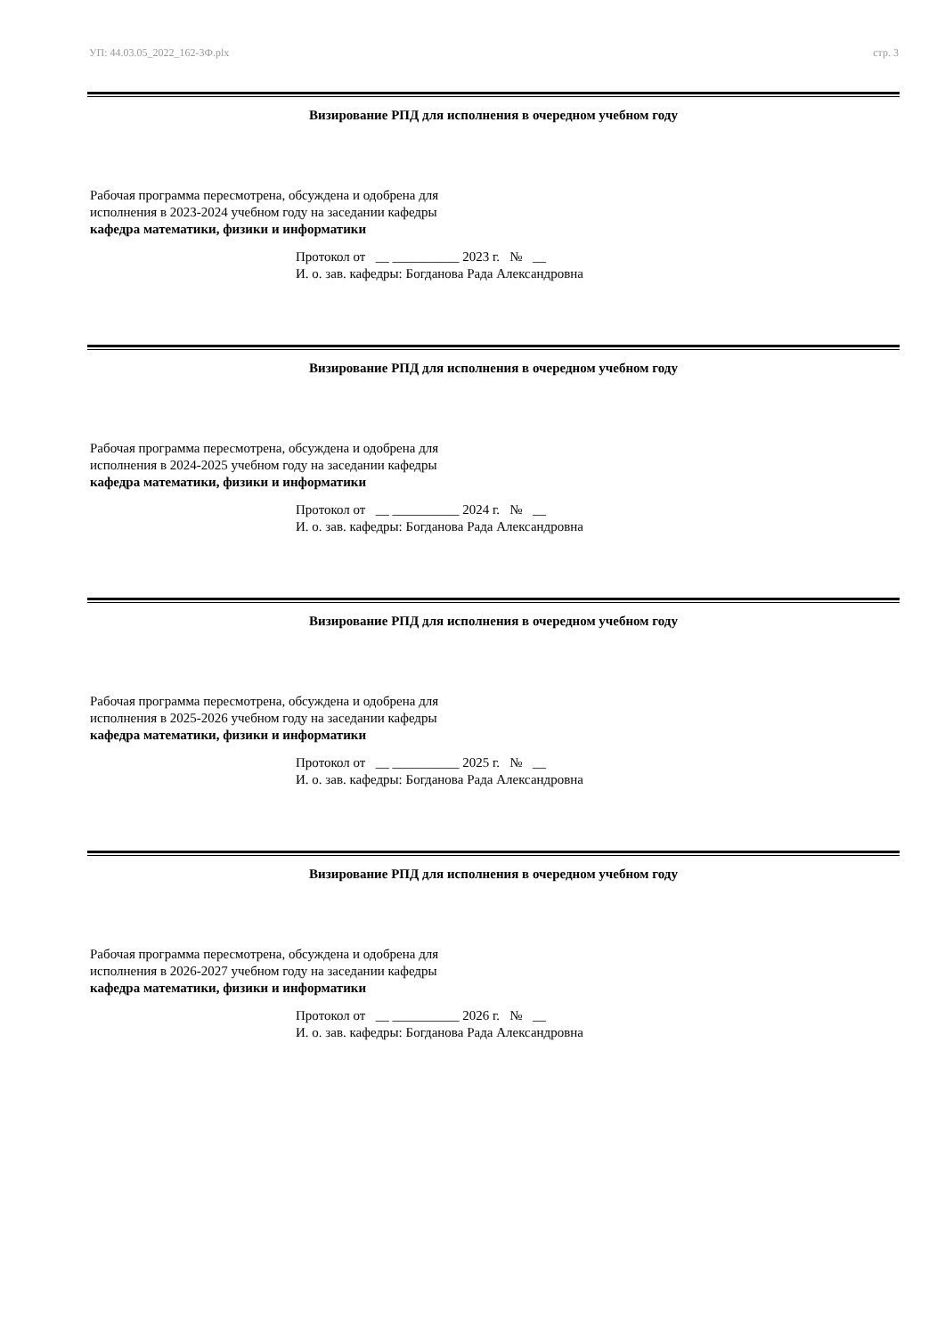УП: 44.03.05_2022_162-3Ф.plx стр. 3
Визирование РПД для исполнения в очередном учебном году
Рабочая программа пересмотрена, обсуждена и одобрена для
исполнения в 2023-2024 учебном году на заседании кафедры
кафедра математики, физики и информатики
Протокол от __ __________ 2023 г. № __
И. о. зав. кафедры: Богданова Рада Александровна
Визирование РПД для исполнения в очередном учебном году
Рабочая программа пересмотрена, обсуждена и одобрена для
исполнения в 2024-2025 учебном году на заседании кафедры
кафедра математики, физики и информатики
Протокол от __ __________ 2024 г. № __
И. о. зав. кафедры: Богданова Рада Александровна
Визирование РПД для исполнения в очередном учебном году
Рабочая программа пересмотрена, обсуждена и одобрена для
исполнения в 2025-2026 учебном году на заседании кафедры
кафедра математики, физики и информатики
Протокол от __ __________ 2025 г. № __
И. о. зав. кафедры: Богданова Рада Александровна
Визирование РПД для исполнения в очередном учебном году
Рабочая программа пересмотрена, обсуждена и одобрена для
исполнения в 2026-2027 учебном году на заседании кафедры
кафедра математики, физики и информатики
Протокол от __ __________ 2026 г. № __
И. о. зав. кафедры: Богданова Рада Александровна